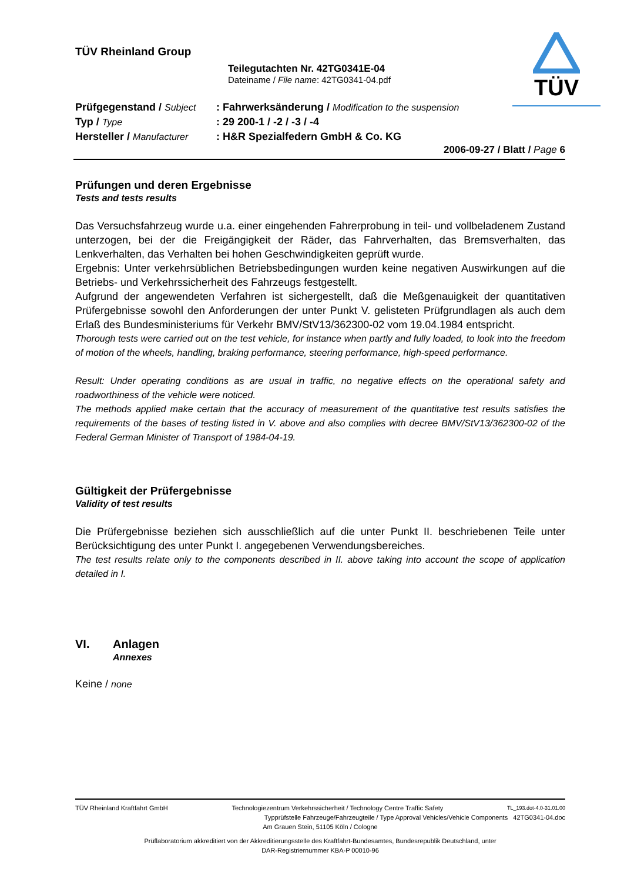TÜV
TÜV Rheinland Group
Teilegutachten Nr. 42TG0341E-04
Dateiname / File name: 42TG0341-04.pdf
| Prüfgegenstand / Subject | : Fahrwerksänderung / Modification to the suspension |
| Typ / Type | : 29 200-1 / -2 / -3 / -4 |
| Hersteller / Manufacturer | : H&R Spezialfedern GmbH & Co. KG |
2006-09-27 / Blatt / Page 6
Prüfungen und deren Ergebnisse
Tests and tests results
Das Versuchsfahrzeug wurde u.a. einer eingehenden Fahrerprobung in teil- und vollbeladenem Zustand unterzogen, bei der die Freigängigkeit der Räder, das Fahrverhalten, das Bremsverhalten, das Lenkverhalten, das Verhalten bei hohen Geschwindigkeiten geprüft wurde.
Ergebnis: Unter verkehrsüblichen Betriebsbedingungen wurden keine negativen Auswirkungen auf die Betriebs- und Verkehrssicherheit des Fahrzeugs festgestellt.
Aufgrund der angewendeten Verfahren ist sichergestellt, daß die Meßgenauigkeit der quantitativen Prüfergebnisse sowohl den Anforderungen der unter Punkt V. gelisteten Prüfgrundlagen als auch dem Erlaß des Bundesministeriums für Verkehr BMV/StV13/362300-02 vom 19.04.1984 entspricht.
Thorough tests were carried out on the test vehicle, for instance when partly and fully loaded, to look into the freedom of motion of the wheels, handling, braking performance, steering performance, high-speed performance.
Result: Under operating conditions as are usual in traffic, no negative effects on the operational safety and roadworthiness of the vehicle were noticed.
The methods applied make certain that the accuracy of measurement of the quantitative test results satisfies the requirements of the bases of testing listed in V. above and also complies with decree BMV/StV13/362300-02 of the Federal German Minister of Transport of 1984-04-19.
Gültigkeit der Prüfergebnisse
Validity of test results
Die Prüfergebnisse beziehen sich ausschließlich auf die unter Punkt II. beschriebenen Teile unter Berücksichtigung des unter Punkt I. angegebenen Verwendungsbereiches.
The test results relate only to the components described in II. above taking into account the scope of application detailed in I.
VI. Anlagen
Annexes
Keine / none
TÜV Rheinland Kraftfahrt GmbH Technologiezentrum Verkehrssicherheit / Technology Centre Traffic Safety TL_193.dot-4.0-31.01.00
Typprüfstelle Fahrzeuge/Fahrzeugteile / Type Approval Vehicles/Vehicle Components 42TG0341-04.doc
Am Grauen Stein, 51105 Köln / Cologne
Prüflaboratorium akkreditiert von der Akkreditierungsstelle des Kraftfahrt-Bundesamtes, Bundesrepublik Deutschland, unter
DAR-Registriernummer KBA-P 00010-96